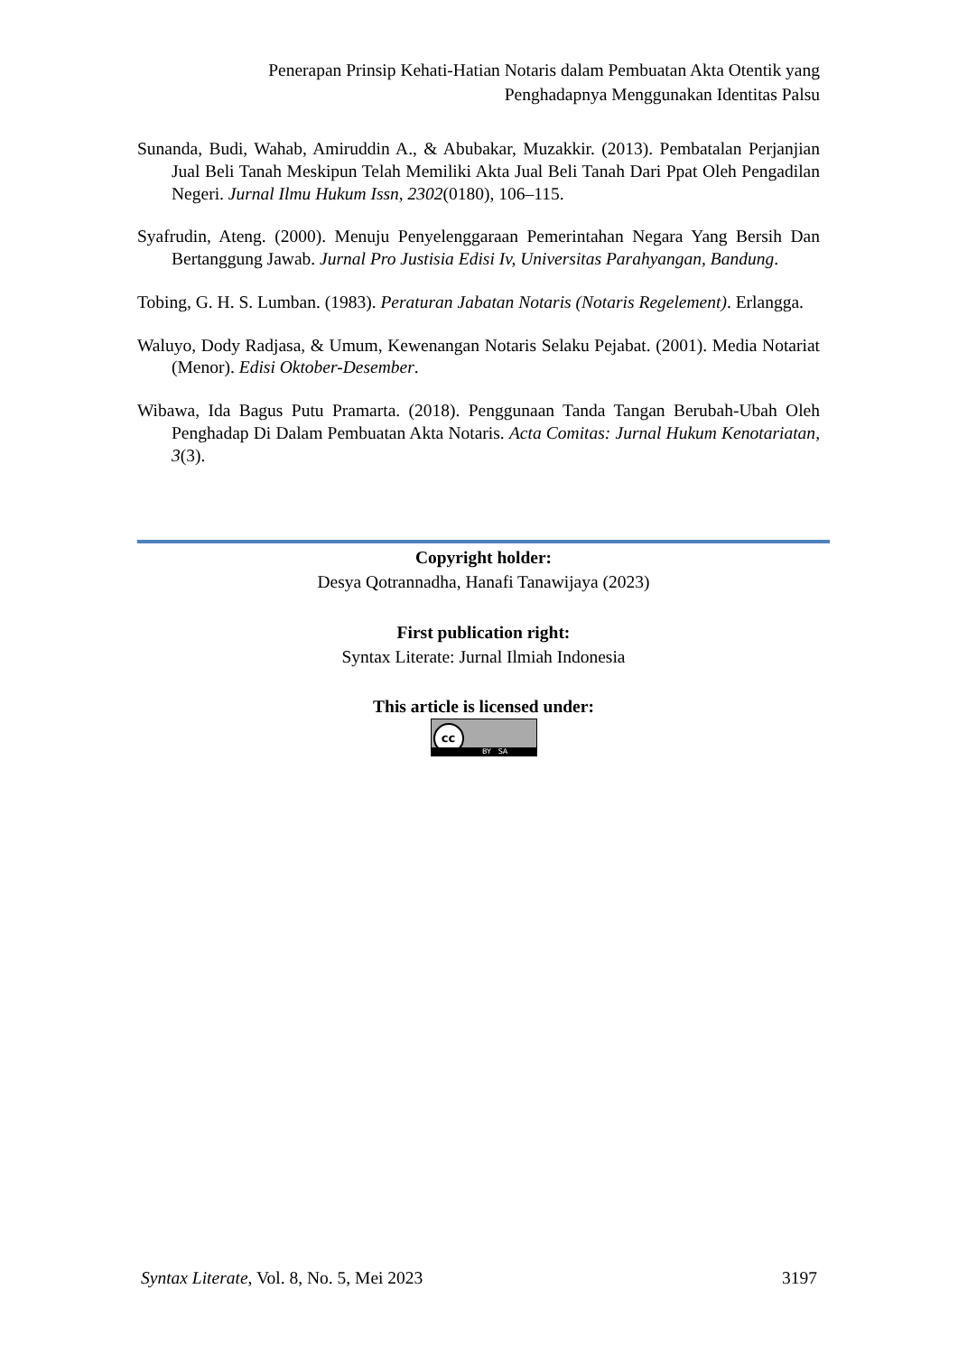Penerapan Prinsip Kehati-Hatian Notaris dalam Pembuatan Akta Otentik yang
Penghadapnya Menggunakan Identitas Palsu
Sunanda, Budi, Wahab, Amiruddin A., & Abubakar, Muzakkir. (2013). Pembatalan Perjanjian Jual Beli Tanah Meskipun Telah Memiliki Akta Jual Beli Tanah Dari Ppat Oleh Pengadilan Negeri. Jurnal Ilmu Hukum Issn, 2302(0180), 106–115.
Syafrudin, Ateng. (2000). Menuju Penyelenggaraan Pemerintahan Negara Yang Bersih Dan Bertanggung Jawab. Jurnal Pro Justisia Edisi Iv, Universitas Parahyangan, Bandung.
Tobing, G. H. S. Lumban. (1983). Peraturan Jabatan Notaris (Notaris Regelement). Erlangga.
Waluyo, Dody Radjasa, & Umum, Kewenangan Notaris Selaku Pejabat. (2001). Media Notariat (Menor). Edisi Oktober-Desember.
Wibawa, Ida Bagus Putu Pramarta. (2018). Penggunaan Tanda Tangan Berubah-Ubah Oleh Penghadap Di Dalam Pembuatan Akta Notaris. Acta Comitas: Jurnal Hukum Kenotariatan, 3(3).
Copyright holder:
Desya Qotrannadha, Hanafi Tanawijaya (2023)
First publication right:
Syntax Literate: Jurnal Ilmiah Indonesia
This article is licensed under:
cc BY SA
Syntax Literate, Vol. 8, No. 5, Mei 2023 3197